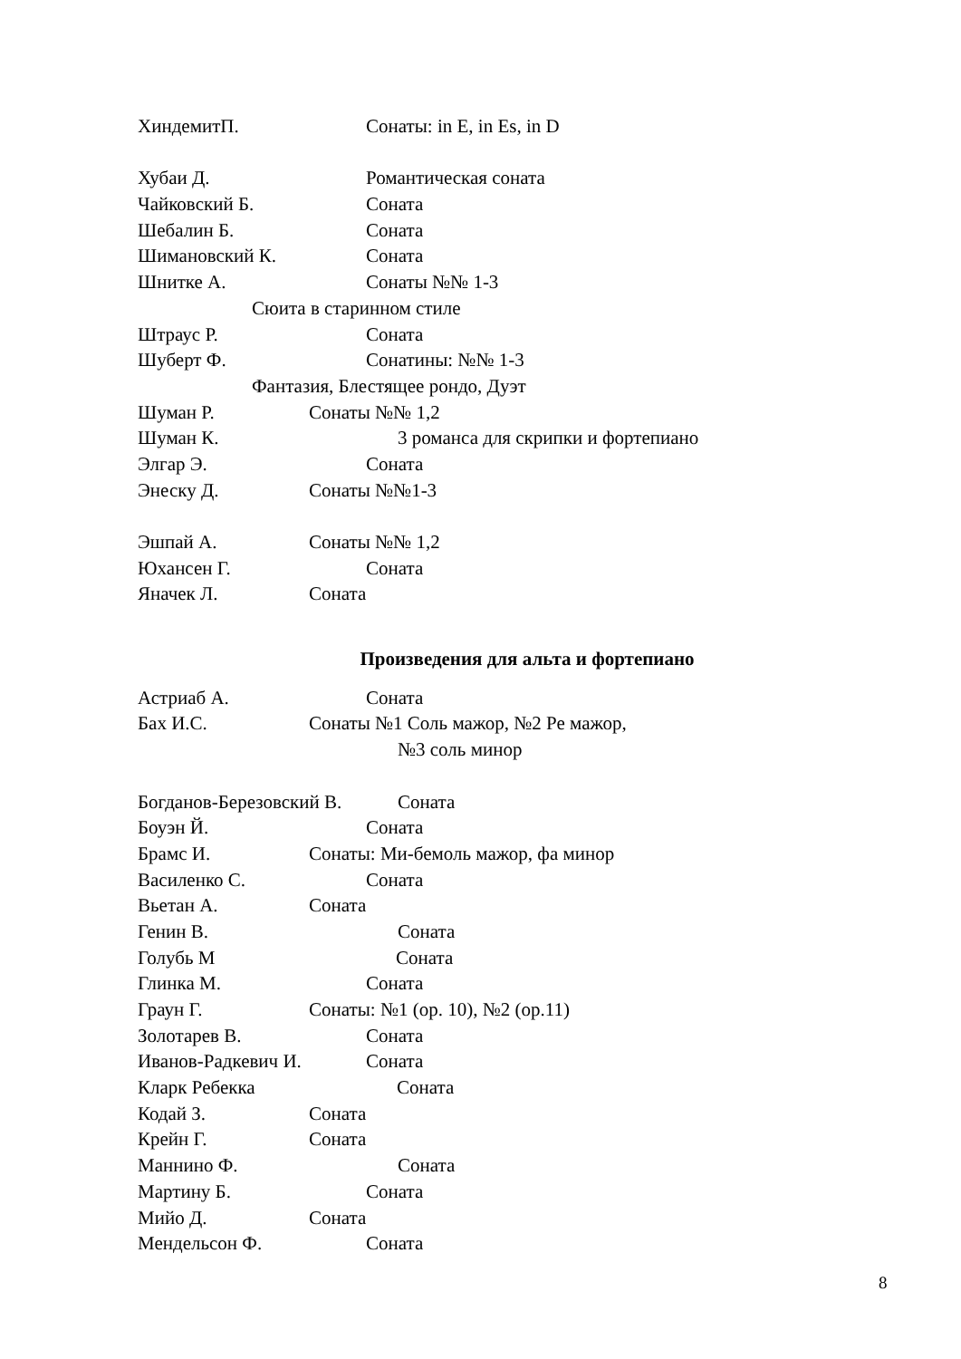ХиндемитП. Сонаты: in E, in Es, in D
Хубаи Д. Романтическая соната
Чайковский Б. Соната
Шебалин Б. Соната
Шимановский К. Соната
Шнитке А. Сонаты №№ 1-3
Сюита в старинном стиле
Штраус Р. Соната
Шуберт Ф. Сонатины: №№ 1-3
Фантазия, Блестящее рондо, Дуэт
Шуман Р. Сонаты №№ 1,2
Шуман К. 3 романса для скрипки и фортепиано
Элгар Э. Соната
Энеску Д. Сонаты №№1-3
Эшпай А. Сонаты №№ 1,2
Юхансен Г. Соната
Яначек Л. Соната
Произведения для альта и фортепиано
Астриаб А. Соната
Бах И.С. Сонаты №1 Соль мажор, №2 Ре мажор,
№3 соль минор
Богданов-Березовский В. Соната
Боуэн Й. Соната
Брамс И. Сонаты: Ми-бемоль мажор, фа минор
Василенко С. Соната
Вьетан А. Соната
Генин В. Соната
Голубь М Соната
Глинка М. Соната
Граун Г. Сонаты: №1 (op. 10), №2 (op.11)
Золотарев В. Соната
Иванов-Радкевич И. Соната
Кларк Ребекка Соната
Кодай З. Соната
Крейн Г. Соната
Маннино Ф. Соната
Мартину Б. Соната
Мийо Д. Соната
Мендельсон Ф. Соната
8